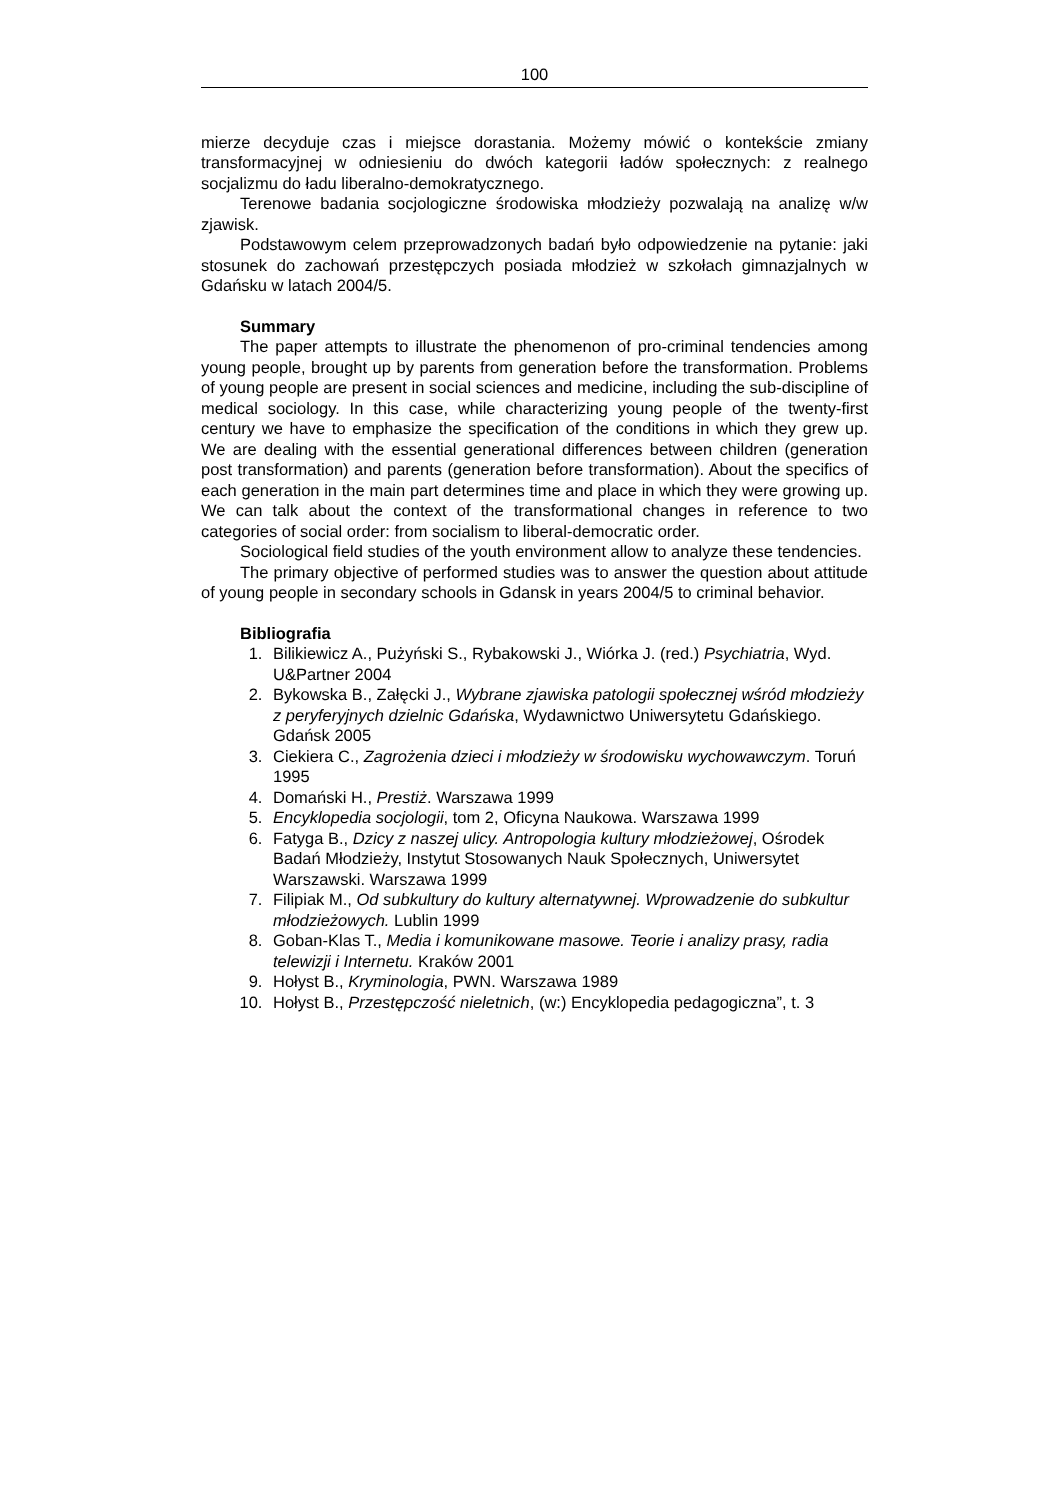100
mierze decyduje czas i miejsce dorastania. Możemy mówić o kontekście zmiany transformacyjnej w odniesieniu do dwóch kategorii ładów społecznych: z realnego socjalizmu do ładu liberalno-demokratycznego.
Terenowe badania socjologiczne środowiska młodzieży pozwalają na analizę w/w zjawisk.
Podstawowym celem przeprowadzonych badań było odpowiedzenie na pytanie: jaki stosunek do zachowań przestępczych posiada młodzież w szkołach gimnazjalnych w Gdańsku w latach 2004/5.
Summary
The paper attempts to illustrate the phenomenon of pro-criminal tendencies among young people, brought up by parents from generation before the transformation. Problems of young people are present in social sciences and medicine, including the sub-discipline of medical sociology. In this case, while characterizing young people of the twenty-first century we have to emphasize the specification of the conditions in which they grew up. We are dealing with the essential generational differences between children (generation post transformation) and parents (generation before transformation). About the specifics of each generation in the main part determines time and place in which they were growing up. We can talk about the context of the transformational changes in reference to two categories of social order: from socialism to liberal-democratic order.
Sociological field studies of the youth environment allow to analyze these tendencies.
The primary objective of performed studies was to answer the question about attitude of young people in secondary schools in Gdansk in years 2004/5 to criminal behavior.
Bibliografia
1. Bilikiewicz A., Pużyński S., Rybakowski J., Wiórka J. (red.) Psychiatria, Wyd. U&Partner 2004
2. Bykowska B., Załęcki J., Wybrane zjawiska patologii społecznej wśród młodzieży z peryferyjnych dzielnic Gdańska, Wydawnictwo Uniwersytetu Gdańskiego. Gdańsk 2005
3. Ciekiera C., Zagrożenia dzieci i młodzieży w środowisku wychowawczym. Toruń 1995
4. Domański H., Prestiż. Warszawa 1999
5. Encyklopedia socjologii, tom 2, Oficyna Naukowa. Warszawa 1999
6. Fatyga B., Dzicy z naszej ulicy. Antropologia kultury młodzieżowej, Ośrodek Badań Młodzieży, Instytut Stosowanych Nauk Społecznych, Uniwersytet Warszawski. Warszawa 1999
7. Filipiak M., Od subkultury do kultury alternatywnej. Wprowadzenie do subkultur młodzieżowych. Lublin 1999
8. Goban-Klas T., Media i komunikowane masowe. Teorie i analizy prasy, radia telewizji i Internetu. Kraków 2001
9. Hołyst B., Kryminologia, PWN. Warszawa 1989
10. Hołyst B., Przestępczość nieletnich, (w:) Encyklopedia pedagogiczna”, t. 3